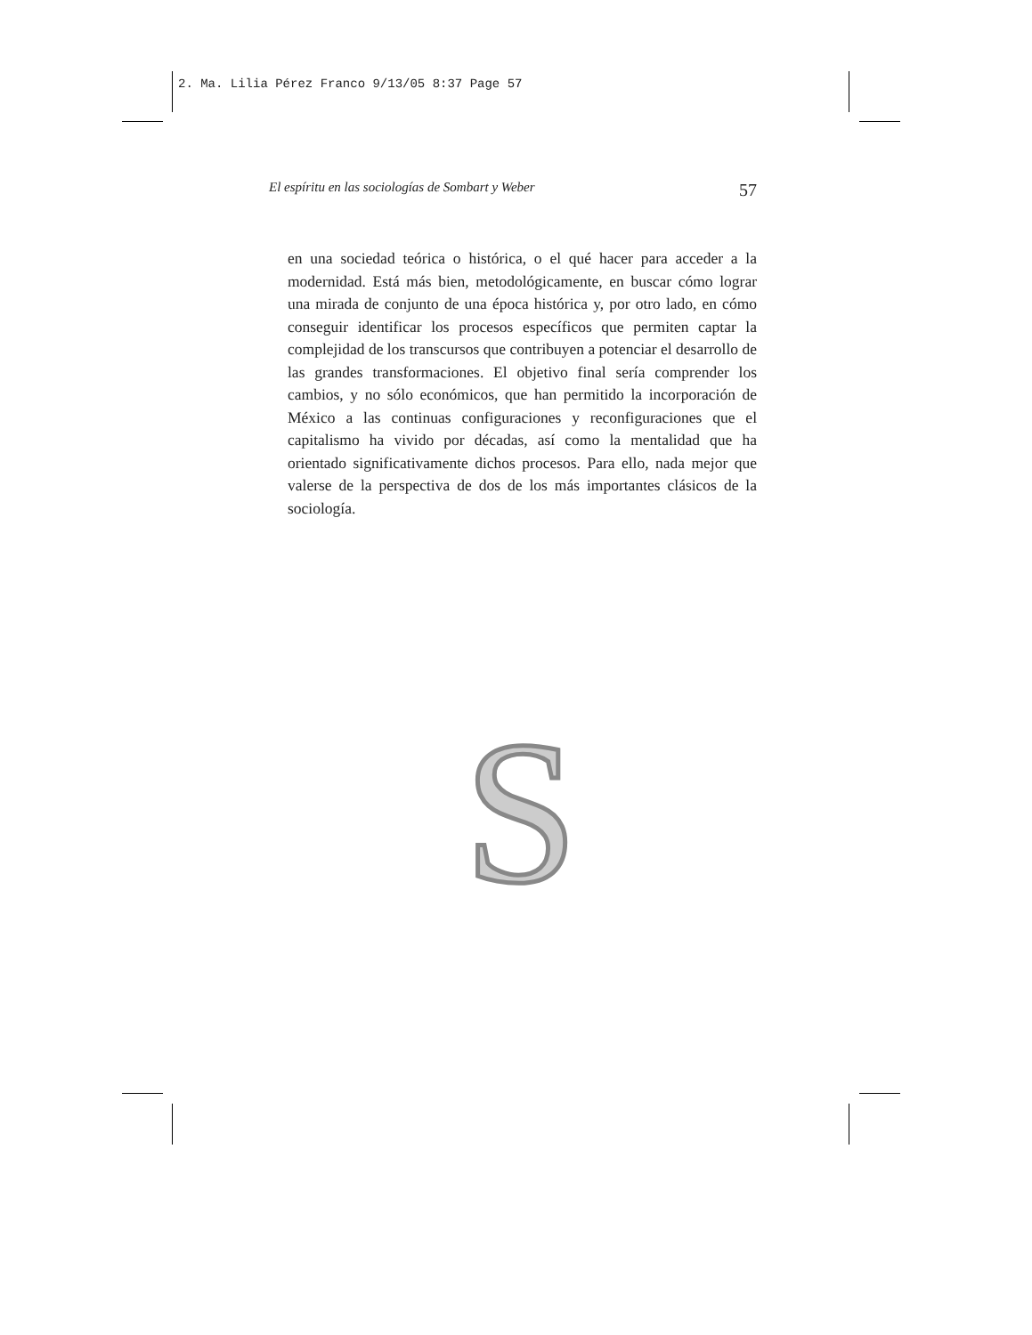2. Ma. Lilia Pérez Franco 9/13/05 8:37 Page 57
El espíritu en las sociologías de Sombart y Weber 57
en una sociedad teórica o histórica, o el qué hacer para acceder a la modernidad. Está más bien, metodológicamente, en buscar cómo lograr una mirada de conjunto de una época histórica y, por otro lado, en cómo conseguir identificar los procesos específicos que permiten captar la complejidad de los transcursos que contribuyen a potenciar el desarrollo de las grandes transformaciones. El objetivo final sería comprender los cambios, y no sólo económicos, que han permitido la incorporación de México a las continuas configuraciones y reconfiguraciones que el capitalismo ha vivido por décadas, así como la mentalidad que ha orientado significativamente dichos procesos. Para ello, nada mejor que valerse de la perspectiva de dos de los más importantes clásicos de la sociología.
S